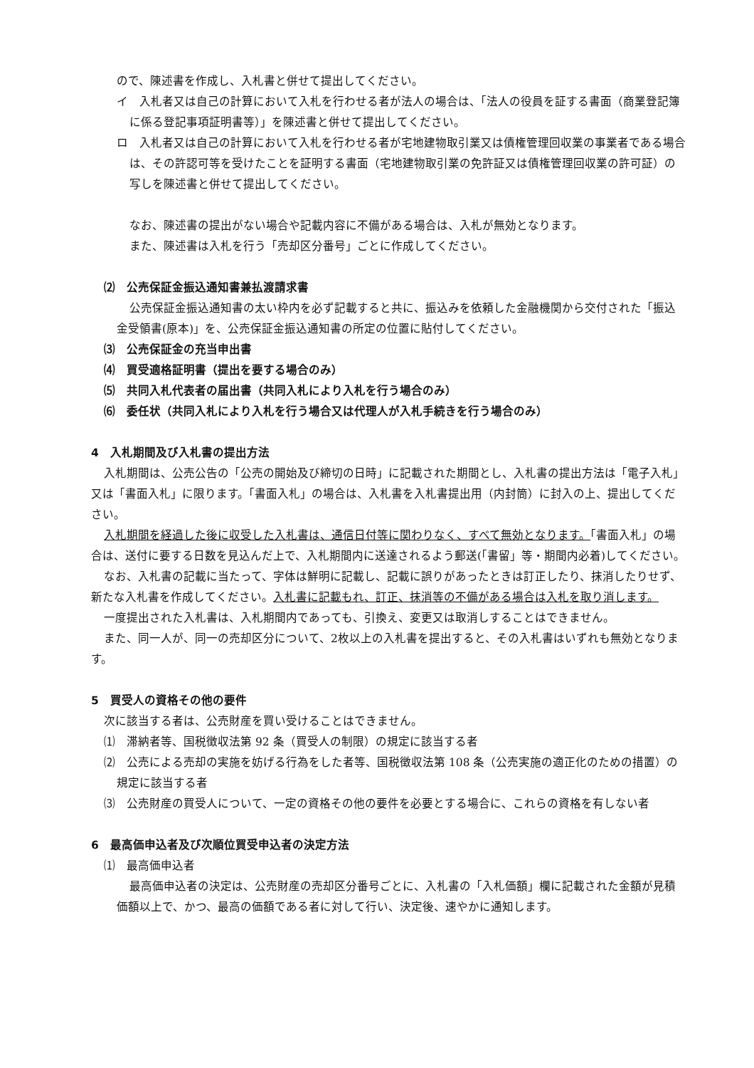ので、陳述書を作成し、入札書と併せて提出してください。
イ　入札者又は自己の計算において入札を行わせる者が法人の場合は、「法人の役員を証する書面（商業登記簿に係る登記事項証明書等）」を陳述書と併せて提出してください。
ロ　入札者又は自己の計算において入札を行わせる者が宅地建物取引業又は債権管理回収業の事業者である場合は、その許認可等を受けたことを証明する書面（宅地建物取引業の免許証又は債権管理回収業の許可証）の写しを陳述書と併せて提出してください。
なお、陳述書の提出がない場合や記載内容に不備がある場合は、入札が無効となります。
また、陳述書は入札を行う「売却区分番号」ごとに作成してください。
⑵　公売保証金振込通知書兼払渡請求書
公売保証金振込通知書の太い枠内を必ず記載すると共に、振込みを依頼した金融機関から交付された「振込金受領書(原本)」を、公売保証金振込通知書の所定の位置に貼付してください。
⑶　公売保証金の充当申出書
⑷　買受適格証明書（提出を要する場合のみ）
⑸　共同入札代表者の届出書（共同入札により入札を行う場合のみ）
⑹　委任状（共同入札により入札を行う場合又は代理人が入札手続きを行う場合のみ）
4　入札期間及び入札書の提出方法
入札期間は、公売公告の「公売の開始及び締切の日時」に記載された期間とし、入札書の提出方法は「電子入札」又は「書面入札」に限ります。「書面入札」の場合は、入札書を入札書提出用（内封筒）に封入の上、提出してください。
入札期間を経過した後に収受した入札書は、通信日付等に関わりなく、すべて無効となります。「書面入札」の場合は、送付に要する日数を見込んだ上で、入札期間内に送達されるよう郵送(「書留」等・期間内必着)してください。
なお、入札書の記載に当たって、字体は鮮明に記載し、記載に誤りがあったときは訂正したり、抹消したりせず、新たな入札書を作成してください。入札書に記載もれ、訂正、抹消等の不備がある場合は入札を取り消します。
一度提出された入札書は、入札期間内であっても、引換え、変更又は取消しすることはできません。
また、同一人が、同一の売却区分について、2枚以上の入札書を提出すると、その入札書はいずれも無効となります。
5　買受人の資格その他の要件
次に該当する者は、公売財産を買い受けることはできません。
⑴　滞納者等、国税徴収法第 92 条（買受人の制限）の規定に該当する者
⑵　公売による売却の実施を妨げる行為をした者等、国税徴収法第 108 条（公売実施の適正化のための措置）の規定に該当する者
⑶　公売財産の買受人について、一定の資格その他の要件を必要とする場合に、これらの資格を有しない者
6　最高価申込者及び次順位買受申込者の決定方法
⑴　最高価申込者
最高価申込者の決定は、公売財産の売却区分番号ごとに、入札書の「入札価額」欄に記載された金額が見積価額以上で、かつ、最高の価額である者に対して行い、決定後、速やかに通知します。